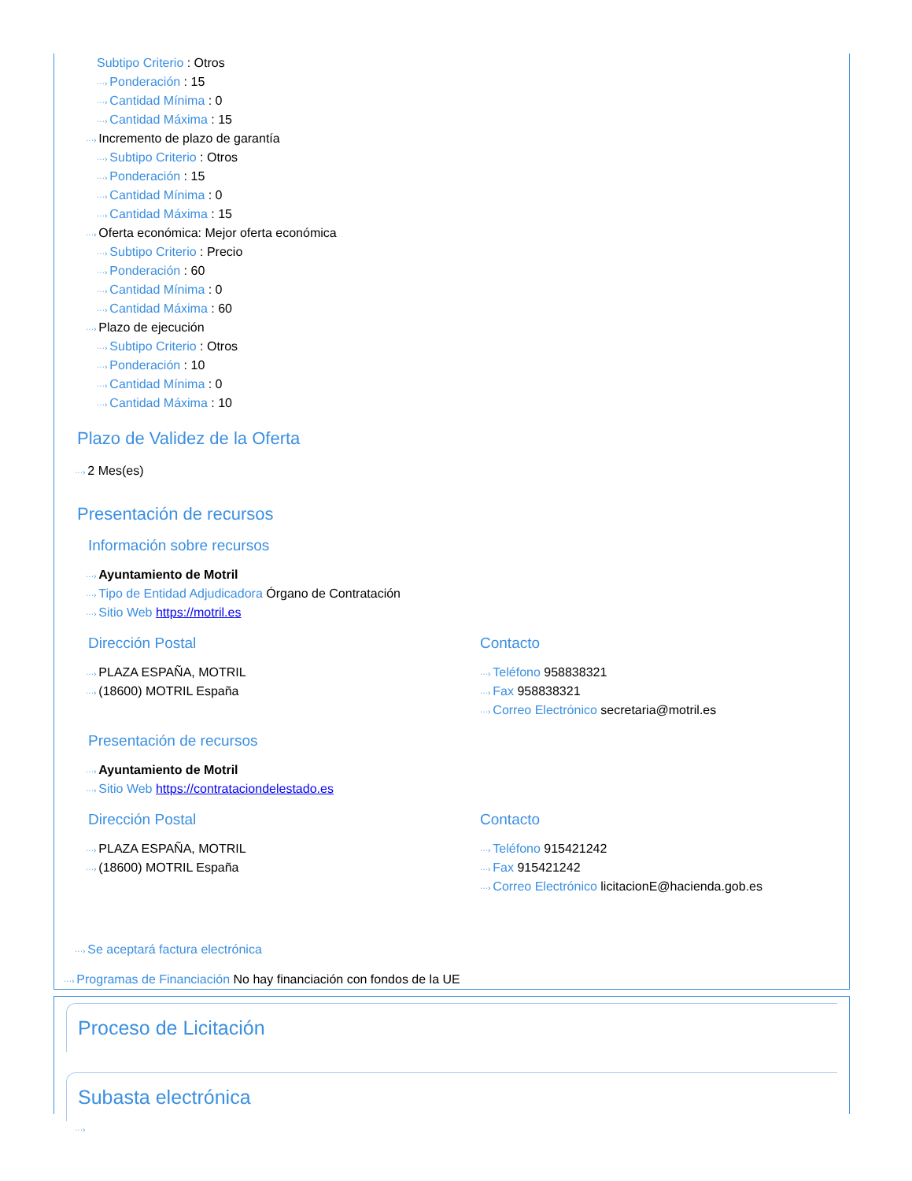Subtipo Criterio : Otros
···› Ponderación : 15
···› Cantidad Mínima : 0
···› Cantidad Máxima : 15
···› Incremento de plazo de garantía
···› Subtipo Criterio : Otros
···› Ponderación : 15
···› Cantidad Mínima : 0
···› Cantidad Máxima : 15
···› Oferta económica: Mejor oferta económica
···› Subtipo Criterio : Precio
···› Ponderación : 60
···› Cantidad Mínima : 0
···› Cantidad Máxima : 60
···› Plazo de ejecución
···› Subtipo Criterio : Otros
···› Ponderación : 10
···› Cantidad Mínima : 0
···› Cantidad Máxima : 10
Plazo de Validez de la Oferta
···› 2 Mes(es)
Presentación de recursos
Información sobre recursos
···› Ayuntamiento de Motril
···› Tipo de Entidad Adjudicadora Órgano de Contratación
···› Sitio Web https://motril.es
Dirección Postal
···› PLAZA ESPAÑA, MOTRIL
···› (18600) MOTRIL España
Contacto
···› Teléfono 958838321
···› Fax 958838321
···› Correo Electrónico secretaria@motril.es
Presentación de recursos
···› Ayuntamiento de Motril
···› Sitio Web https://contrataciondelestado.es
Dirección Postal
···› PLAZA ESPAÑA, MOTRIL
···› (18600) MOTRIL España
Contacto
···› Teléfono 915421242
···› Fax 915421242
···› Correo Electrónico licitacionE@hacienda.gob.es
···› Se aceptará factura electrónica
···› Programas de Financiación No hay financiación con fondos de la UE
Proceso de Licitación
Subasta electrónica
···›